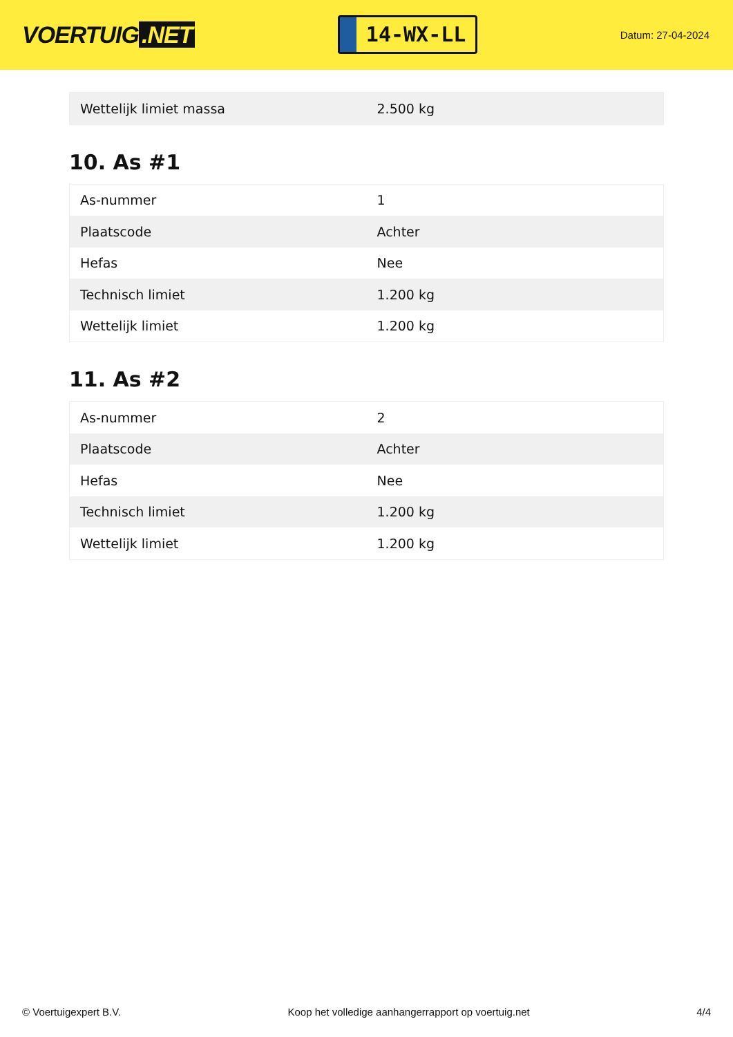VOERTUIG.NET
14-WX-LL
Datum: 27-04-2024
| Wettelijk limiet massa | 2.500 kg |
10. As #1
| As-nummer | 1 |
| Plaatscode | Achter |
| Hefas | Nee |
| Technisch limiet | 1.200 kg |
| Wettelijk limiet | 1.200 kg |
11. As #2
| As-nummer | 2 |
| Plaatscode | Achter |
| Hefas | Nee |
| Technisch limiet | 1.200 kg |
| Wettelijk limiet | 1.200 kg |
© Voertuigexpert B.V. Koop het volledige aanhangerrapport op voertuig.net 4/4